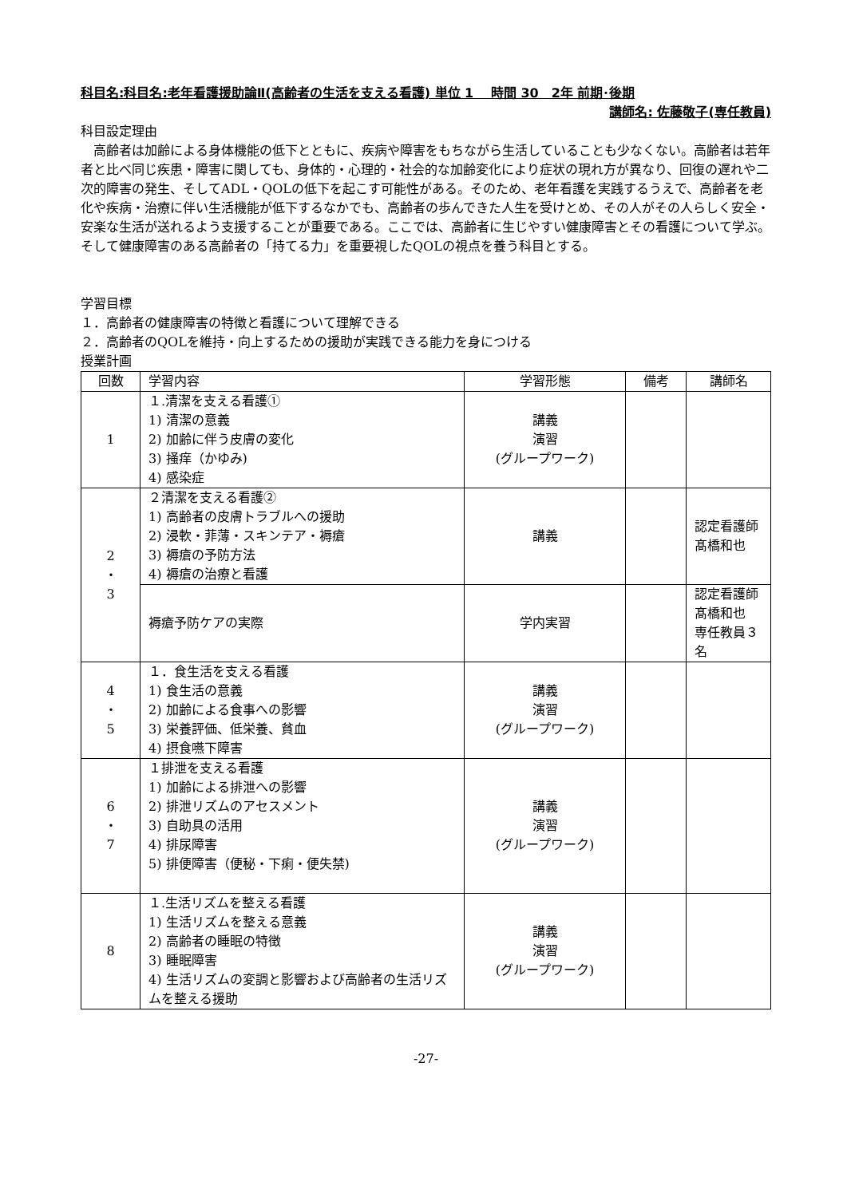科目名:科目名:老年看護援助論Ⅱ(高齢者の生活を支える看護) 単位 1　 時間 30　2年 前期･後期
講師名: 佐藤敬子(専任教員)
科目設定理由
　高齢者は加齢による身体機能の低下とともに、疾病や障害をもちながら生活していることも少なくない。高齢者は若年者と比べ同じ疾患・障害に関しても、身体的・心理的・社会的な加齢変化により症状の現れ方が異なり、回復の遅れや二次的障害の発生、そしてADL・QOLの低下を起こす可能性がある。そのため、老年看護を実践するうえで、高齢者を老化や疾病・治療に伴い生活機能が低下するなかでも、高齢者の歩んできた人生を受けとめ、その人がその人らしく安全・安楽な生活が送れるよう支援することが重要である。ここでは、高齢者に生じやすい健康障害とその看護について学ぶ。そして健康障害のある高齢者の「持てる力」を重要視したQOLの視点を養う科目とする。
学習目標
１．高齢者の健康障害の特徴と看護について理解できる
２．高齢者のQOLを維持・向上するための援助が実践できる能力を身につける
授業計画
| 回数 | 学習内容 | 学習形態 | 備考 | 講師名 |
| --- | --- | --- | --- | --- |
| 1 | １.清潔を支える看護① 1) 清潔の意義 2) 加齢に伴う皮膚の変化 3) 掻痒（かゆみ) 4) 感染症 | 講義 演習 (グループワーク) | | |
| 2 ・ 3 | ２清潔を支える看護② 1) 高齢者の皮膚トラブルへの援助 2) 浸軟・菲薄・スキンテア・褥瘡 3) 褥瘡の予防方法 4) 褥瘡の治療と看護 | 講義 | | 認定看護師 髙橋和也 |
| | 褥瘡予防ケアの実際 | 学内実習 | | 認定看護師 髙橋和也 専任教員３名 |
| 4 ・ 5 | １．食生活を支える看護 1) 食生活の意義 2) 加齢による食事への影響 3) 栄養評価、低栄養、貧血 4) 摂食嚥下障害 | 講義 演習 (グループワーク) | | |
| 6 ・ 7 | １排泄を支える看護 1) 加齢による排泄への影響 2) 排泄リズムのアセスメント 3) 自助具の活用 4) 排尿障害 5) 排便障害（便秘・下痢・便失禁) | 講義 演習 (グループワーク) | | |
| 8 | １.生活リズムを整える看護 1) 生活リズムを整える意義 2) 高齢者の睡眠の特徴 3) 睡眠障害 4) 生活リズムの変調と影響および高齢者の生活リズムを整える援助 | 講義 演習 (グループワーク) | | |
-27-